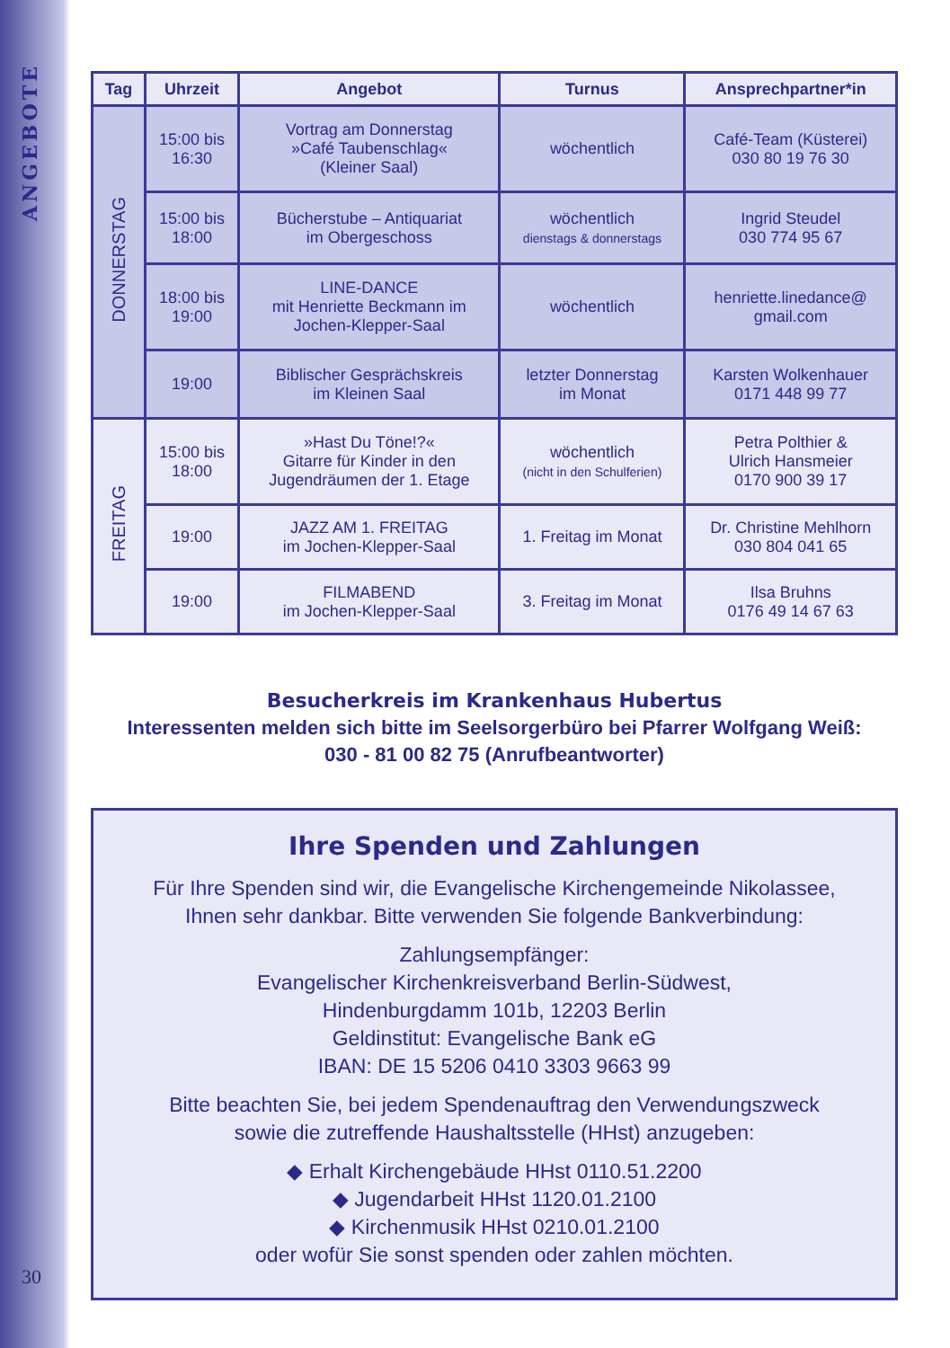ANGEBOTE
| Tag | Uhrzeit | Angebot | Turnus | Ansprechpartner*in |
| --- | --- | --- | --- | --- |
| DONNERSTAG | 15:00 bis 16:30 | Vortrag am Donnerstag »Café Taubenschlag« (Kleiner Saal) | wöchentlich | Café-Team (Küsterei) 030 80 19 76 30 |
| | 15:00 bis 18:00 | Bücherstube – Antiquariat im Obergeschoss | wöchentlich dienstags & donnerstags | Ingrid Steudel 030 774 95 67 |
| | 18:00 bis 19:00 | LINE-DANCE mit Henriette Beckmann im Jochen-Klepper-Saal | wöchentlich | henriette.linedance@ gmail.com |
| | 19:00 | Biblischer Gesprächskreis im Kleinen Saal | letzter Donnerstag im Monat | Karsten Wolkenhauer 0171 448 99 77 |
| FREITAG | 15:00 bis 18:00 | »Hast Du Töne!?« Gitarre für Kinder in den Jugendräumen der 1. Etage | wöchentlich (nicht in den Schulferien) | Petra Polthier & Ulrich Hansmeier 0170 900 39 17 |
| | 19:00 | JAZZ AM 1. FREITAG im Jochen-Klepper-Saal | 1. Freitag im Monat | Dr. Christine Mehlhorn 030 804 041 65 |
| | 19:00 | FILMABEND im Jochen-Klepper-Saal | 3. Freitag im Monat | Ilsa Bruhns 0176 49 14 67 63 |
Besucherkreis im Krankenhaus Hubertus
Interessenten melden sich bitte im Seelsorgerbüro bei Pfarrer Wolfgang Weiß:
030 - 81 00 82 75 (Anrufbeantworter)
Ihre Spenden und Zahlungen
Für Ihre Spenden sind wir, die Evangelische Kirchengemeinde Nikolassee,
Ihnen sehr dankbar. Bitte verwenden Sie folgende Bankverbindung:
Zahlungsempfänger:
Evangelischer Kirchenkreisverband Berlin-Südwest,
Hindenburgdamm 101b, 12203 Berlin
Geldinstitut: Evangelische Bank eG
IBAN: DE 15 5206 0410 3303 9663 99
Bitte beachten Sie, bei jedem Spendenauftrag den Verwendungszweck
sowie die zutreffende Haushaltsstelle (HHst) anzugeben:
◆ Erhalt Kirchengebäude HHst 0110.51.2200
◆ Jugendarbeit HHst 1120.01.2100
◆ Kirchenmusik HHst 0210.01.2100
oder wofür Sie sonst spenden oder zahlen möchten.
30